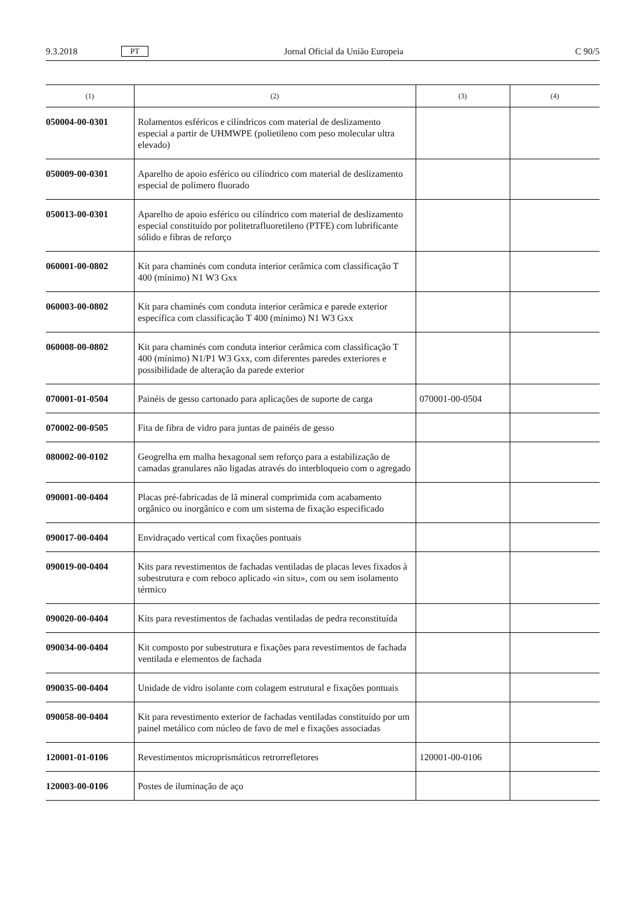9.3.2018 PT Jornal Oficial da União Europeia C 90/5
| (1) | (2) | (3) | (4) |
| --- | --- | --- | --- |
| 050004-00-0301 | Rolamentos esféricos e cilíndricos com material de deslizamento especial a partir de UHMWPE (polietileno com peso molecular ultra elevado) | | |
| 050009-00-0301 | Aparelho de apoio esférico ou cilíndrico com material de deslizamento especial de polímero fluorado | | |
| 050013-00-0301 | Aparelho de apoio esférico ou cilíndrico com material de deslizamento especial constituído por politetrafluoretileno (PTFE) com lubrificante sólido e fibras de reforço | | |
| 060001-00-0802 | Kit para chaminés com conduta interior cerâmica com classificação T 400 (mínimo) N1 W3 Gxx | | |
| 060003-00-0802 | Kit para chaminés com conduta interior cerâmica e parede exterior específica com classificação T 400 (mínimo) N1 W3 Gxx | | |
| 060008-00-0802 | Kit para chaminés com conduta interior cerâmica com classificação T 400 (mínimo) N1/P1 W3 Gxx, com diferentes paredes exteriores e possibilidade de alteração da parede exterior | | |
| 070001-01-0504 | Painéis de gesso cartonado para aplicações de suporte de carga | 070001-00-0504 | |
| 070002-00-0505 | Fita de fibra de vidro para juntas de painéis de gesso | | |
| 080002-00-0102 | Geogrelha em malha hexagonal sem reforço para a estabilização de camadas granulares não ligadas através do interbloqueio com o agregado | | |
| 090001-00-0404 | Placas pré-fabricadas de lã mineral comprimida com acabamento orgânico ou inorgânico e com um sistema de fixação especificado | | |
| 090017-00-0404 | Envidraçado vertical com fixações pontuais | | |
| 090019-00-0404 | Kits para revestimentos de fachadas ventiladas de placas leves fixados à subestrutura e com reboco aplicado «in situ», com ou sem isolamento térmico | | |
| 090020-00-0404 | Kits para revestimentos de fachadas ventiladas de pedra reconstituída | | |
| 090034-00-0404 | Kit composto por subestrutura e fixações para revestimentos de fachada ventilada e elementos de fachada | | |
| 090035-00-0404 | Unidade de vidro isolante com colagem estrutural e fixações pontuais | | |
| 090058-00-0404 | Kit para revestimento exterior de fachadas ventiladas constituído por um painel metálico com núcleo de favo de mel e fixações associadas | | |
| 120001-01-0106 | Revestimentos microprismáticos retrorrefletores | 120001-00-0106 | |
| 120003-00-0106 | Postes de iluminação de aço | | |